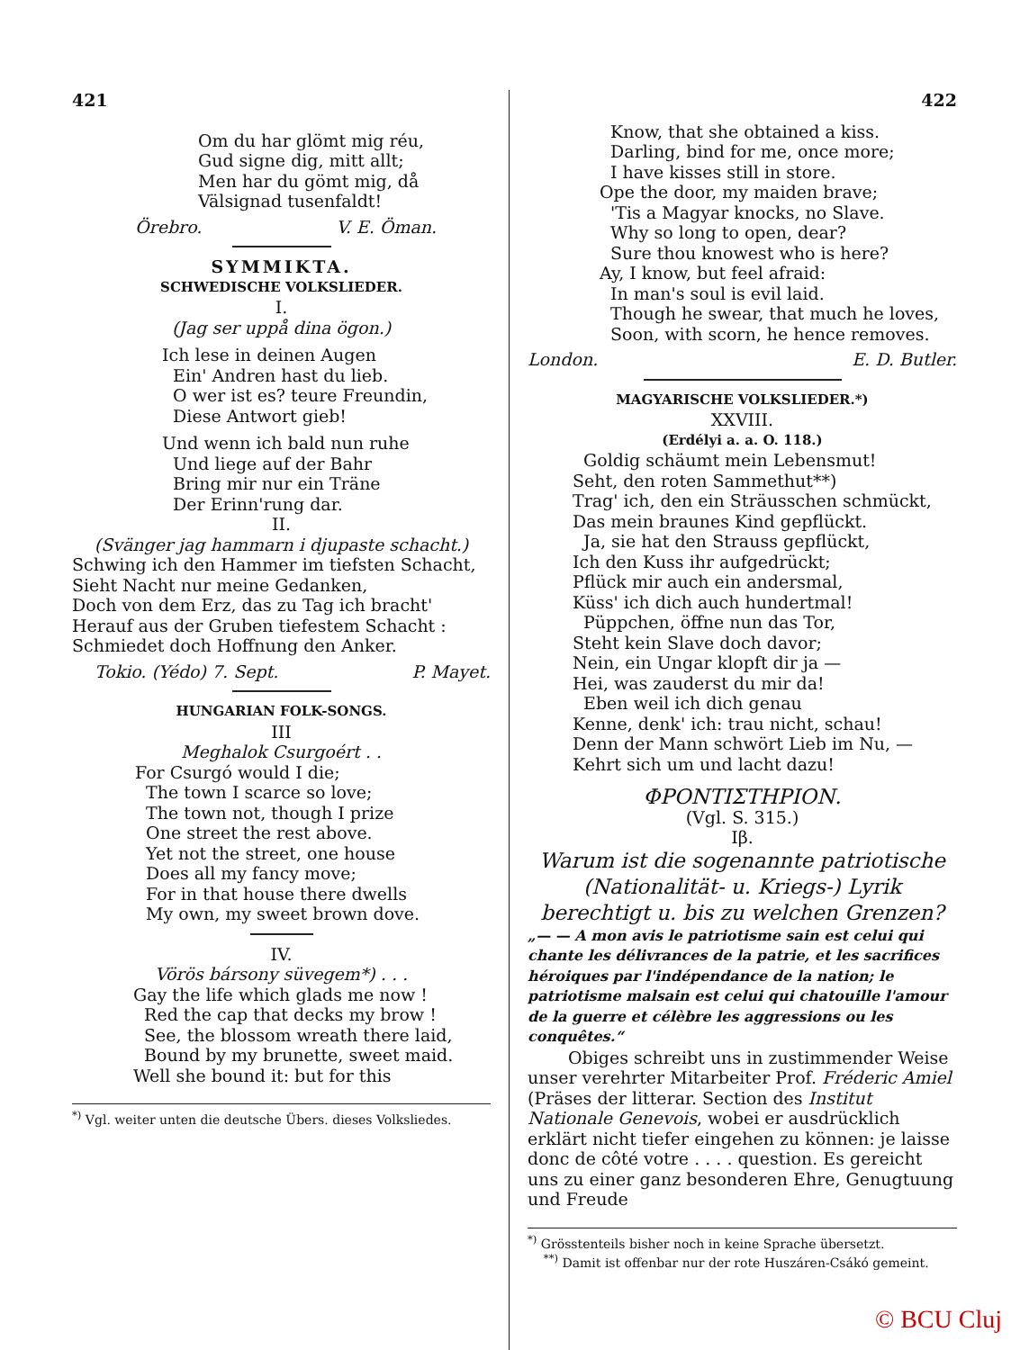421
Om du har glömt mig réu,
Gud signe dig, mitt allt;
Men har du gömt mig, då
Välsignad tusenfaldt!
Örebro. V. E. Öman.
SYMMIKTA.
SCHWEDISCHE VOLKSLIEDER.
I.
(Jag ser uppå dina ögon.)
Ich lese in deinen Augen
Ein' Andren hast du lieb.
O wer ist es? teure Freundin,
Diese Antwort gieb!
Und wenn ich bald nun ruhe
Und liege auf der Bahr
Bring mir nur ein Träne
Der Erinn'rung dar.
II.
(Svänger jag hammarn i djupaste schacht.)
Schwing ich den Hammer im tiefsten Schacht,
Sieht Nacht nur meine Gedanken,
Doch von dem Erz, das zu Tag ich bracht'
Herauf aus der Gruben tiefestem Schacht :
Schmiedet doch Hoffnung den Anker.
Tokio. (Yédo) 7. Sept. P. Mayet.
HUNGARIAN FOLK-SONGS.
III
Meghalok Csurgoért . .
For Csurgó would I die;
The town I scarce so love;
The town not, though I prize
One street the rest above.
Yet not the street, one house
Does all my fancy move;
For in that house there dwells
My own, my sweet brown dove.
IV.
Vörös bársony süvegem*) . . .
Gay the life which glads me now !
Red the cap that decks my brow !
See, the blossom wreath there laid,
Bound by my brunette, sweet maid.
Well she bound it: but for this
<sup>*)</sup> Vgl. weiter unten die deutsche Übers. dieses Volksliedes.
422
Know, that she obtained a kiss.
Darling, bind for me, once more;
I have kisses still in store.
Ope the door, my maiden brave;
'Tis a Magyar knocks, no Slave.
Why so long to open, dear?
Sure thou knowest who is here?
Ay, I know, but feel afraid:
In man's soul is evil laid.
Though he swear, that much he loves,
Soon, with scorn, he hence removes.
London. E. D. Butler.
MAGYARISCHE VOLKSLIEDER.*)
XXVIII.
(Erdélyi a. a. O. 118.)
Goldig schäumt mein Lebensmut!
Seht, den roten Sammethut**)
Trag' ich, den ein Sträusschen schmückt,
Das mein braunes Kind gepflückt.
Ja, sie hat den Strauss gepflückt,
Ich den Kuss ihr aufgedrückt;
Pflück mir auch ein andersmal,
Küss' ich dich auch hundertmal!
Püppchen, öffne nun das Tor,
Steht kein Slave doch davor;
Nein, ein Ungar klopft dir ja —
Hei, was zauderst du mir da!
Eben weil ich dich genau
Kenne, denk' ich: trau nicht, schau!
Denn der Mann schwört Lieb im Nu, —
Kehrt sich um und lacht dazu!
ΦΡΟΝΤΙΣΤΗΡΙΟΝ.
(Vgl. S. 315.)
Iβ.
Warum ist die sogenannte patriotische (Nationalität- u. Kriegs-) Lyrik berechtigt u. bis zu welchen Grenzen?
„— — A mon avis le patriotisme sain est celui qui chante les délivrances de la patrie, et les sacrifices héroiques par l'indépendance de la nation; le patriotisme malsain est celui qui chatouille l'amour de la guerre et célèbre les aggressions ou les conquêtes.“
Obiges schreibt uns in zustimmender Weise unser verehrter Mitarbeiter Prof. Fréderic Amiel (Präses der litterar. Section des Institut Nationale Genevois, wobei er ausdrücklich erklärt nicht tiefer eingehen zu können: je laisse donc de côté votre . . . . question. Es gereicht uns zu einer ganz besonderen Ehre, Genugtuung und Freude
<sup>*)</sup> Grösstenteils bisher noch in keine Sprache übersetzt.
<sup>**)</sup> Damit ist offenbar nur der rote Huszáren-Csákó gemeint.
© BCU Cluj